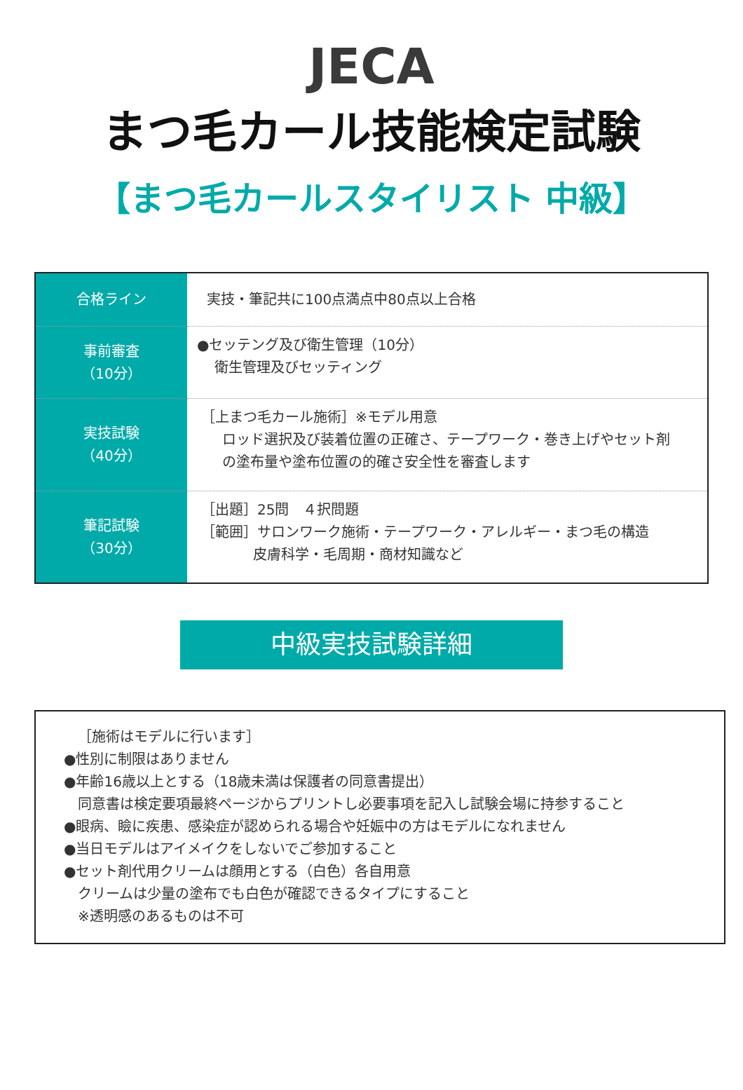JECA
まつ毛カール技能検定試験
【まつ毛カールスタイリスト 中級】
| 合格ライン | 実技・筆記共に100点満点中80点以上合格 |
| 事前審査 （10分） | ●セッテング及び衛生管理（10分） 衛生管理及びセッティング |
| 実技試験 （40分） | ［上まつ毛カール施術］※モデル用意 ロッド選択及び装着位置の正確さ、テープワーク・巻き上げやセット剤 の塗布量や塗布位置の的確さ安全性を審査します |
| 筆記試験 （30分） | ［出題］25問 ４択問題 ［範囲］サロンワーク施術・テープワーク・アレルギー・まつ毛の構造 皮膚科学・毛周期・商材知識など |
中級実技試験詳細
［施術はモデルに行います］
●性別に制限はありません
●年齢16歳以上とする（18歳未満は保護者の同意書提出）
同意書は検定要項最終ページからプリントし必要事項を記入し試験会場に持参すること
●眼病、瞼に疾患、感染症が認められる場合や妊娠中の方はモデルになれません
●当日モデルはアイメイクをしないでご参加すること
●セット剤代用クリームは顔用とする（白色）各自用意
クリームは少量の塗布でも白色が確認できるタイプにすること
※透明感のあるものは不可